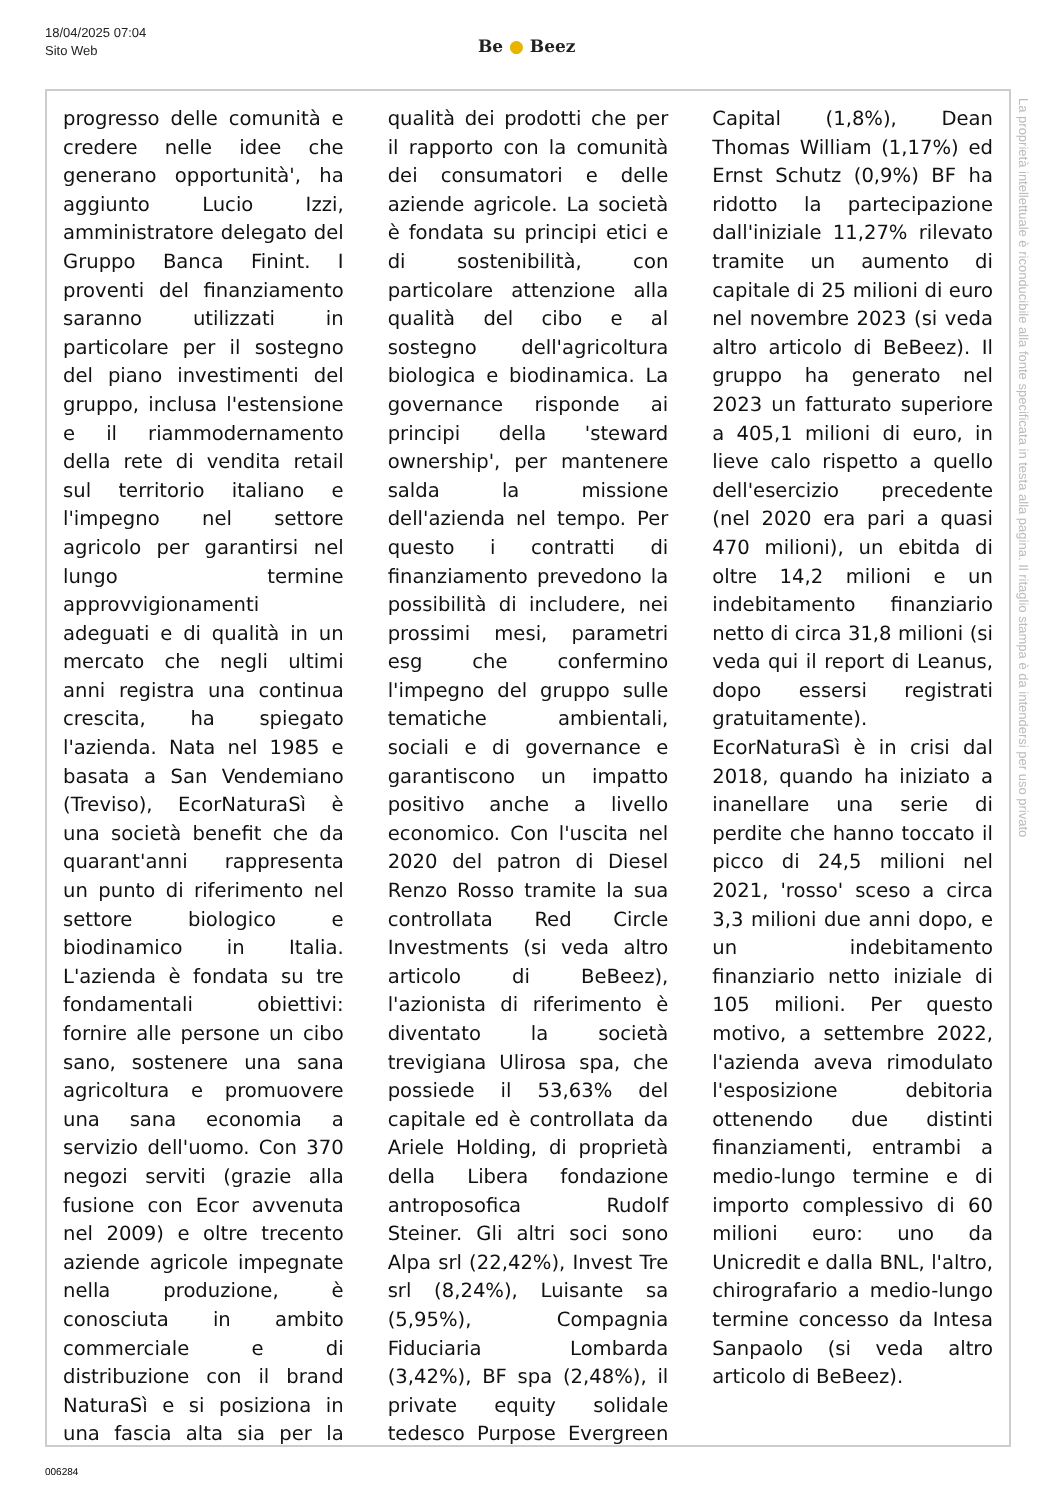18/04/2025 07:04
Sito Web
Be ● Beez
progresso delle comunità e credere nelle idee che generano opportunità', ha aggiunto Lucio Izzi, amministratore delegato del Gruppo Banca Finint. I proventi del finanziamento saranno utilizzati in particolare per il sostegno del piano investimenti del gruppo, inclusa l'estensione e il riammodernamento della rete di vendita retail sul territorio italiano e l'impegno nel settore agricolo per garantirsi nel lungo termine approvvigionamenti adeguati e di qualità in un mercato che negli ultimi anni registra una continua crescita, ha spiegato l'azienda. Nata nel 1985 e basata a San Vendemiano (Treviso), EcorNaturaSì è una società benefit che da quarant'anni rappresenta un punto di riferimento nel settore biologico e biodinamico in Italia. L'azienda è fondata su tre fondamentali obiettivi: fornire alle persone un cibo sano, sostenere una sana agricoltura e promuovere una sana economia a servizio dell'uomo. Con 370 negozi serviti (grazie alla fusione con Ecor avvenuta nel 2009) e oltre trecento aziende agricole impegnate nella produzione, è conosciuta in ambito commerciale e di distribuzione con il brand NaturaSì e si posiziona in una fascia alta sia per la qualità dei prodotti che per il rapporto con la comunità dei consumatori e delle aziende agricole. La società è fondata su principi etici e di sostenibilità, con particolare attenzione alla qualità del cibo e al sostegno dell'agricoltura biologica e biodinamica. La governance risponde ai principi della 'steward ownership', per mantenere salda la missione dell'azienda nel tempo. Per questo i contratti di finanziamento prevedono la possibilità di includere, nei prossimi mesi, parametri esg che confermino l'impegno del gruppo sulle tematiche ambientali, sociali e di governance e garantiscono un impatto positivo anche a livello economico. Con l'uscita nel 2020 del patron di Diesel Renzo Rosso tramite la sua controllata Red Circle Investments (si veda altro articolo di BeBeez), l'azionista di riferimento è diventato la società trevigiana Ulirosa spa, che possiede il 53,63% del capitale ed è controllata da Ariele Holding, di proprietà della Libera fondazione antroposofica Rudolf Steiner. Gli altri soci sono Alpa srl (22,42%), Invest Tre srl (8,24%), Luisante sa (5,95%), Compagnia Fiduciaria Lombarda (3,42%), BF spa (2,48%), il private equity solidale tedesco Purpose Evergreen Capital (1,8%), Dean Thomas William (1,17%) ed Ernst Schutz (0,9%) BF ha ridotto la partecipazione dall'iniziale 11,27% rilevato tramite un aumento di capitale di 25 milioni di euro nel novembre 2023 (si veda altro articolo di BeBeez). Il gruppo ha generato nel 2023 un fatturato superiore a 405,1 milioni di euro, in lieve calo rispetto a quello dell'esercizio precedente (nel 2020 era pari a quasi 470 milioni), un ebitda di oltre 14,2 milioni e un indebitamento finanziario netto di circa 31,8 milioni (si veda qui il report di Leanus, dopo essersi registrati gratuitamente). EcorNaturaSì è in crisi dal 2018, quando ha iniziato a inanellare una serie di perdite che hanno toccato il picco di 24,5 milioni nel 2021, 'rosso' sceso a circa 3,3 milioni due anni dopo, e un indebitamento finanziario netto iniziale di 105 milioni. Per questo motivo, a settembre 2022, l'azienda aveva rimodulato l'esposizione debitoria ottenendo due distinti finanziamenti, entrambi a medio-lungo termine e di importo complessivo di 60 milioni euro: uno da Unicredit e dalla BNL, l'altro, chirografario a medio-lungo termine concesso da Intesa Sanpaolo (si veda altro articolo di BeBeez).
La proprietà intellettuale è riconducibile alla fonte specificata in testa alla pagina. Il ritaglio stampa è da intendersi per uso privato
006284